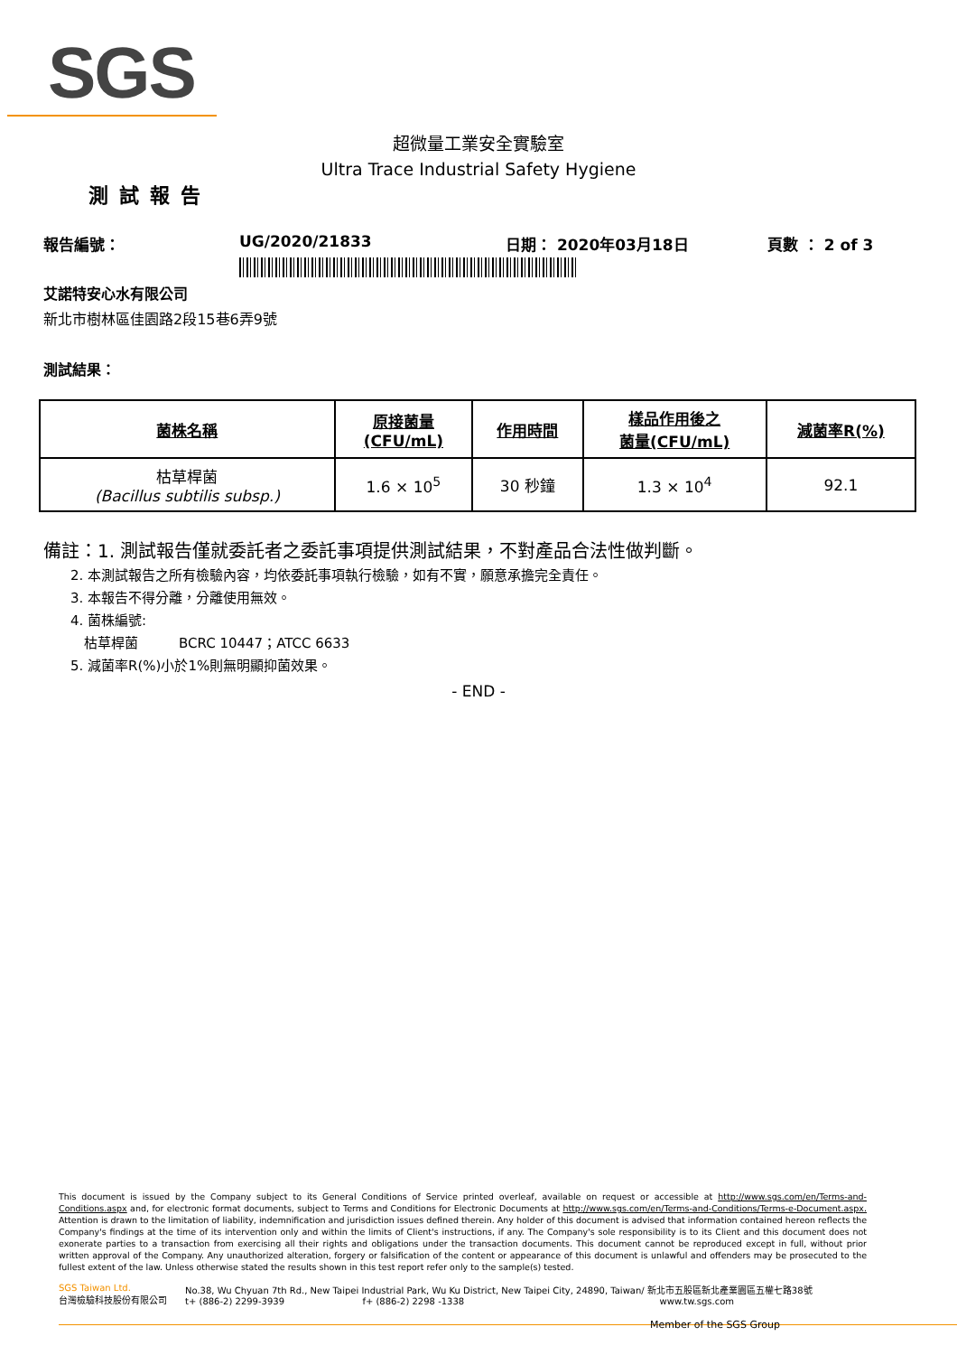SGS
超微量工業安全實驗室
Ultra Trace Industrial Safety Hygiene
測試報告
報告編號： UG/2020/21833 日期： 2020年03月18日 頁數 ： 2 of 3
艾諾特安心水有限公司
新北市樹林區佳園路2段15巷6弄9號
測試結果：
| 菌株名稱 | 原接菌量 (CFU/mL) | 作用時間 | 樣品作用後之 菌量(CFU/mL) | 減菌率R(%) |
| --- | --- | --- | --- | --- |
| 枯草桿菌 (Bacillus subtilis subsp.) | 1.6 × 10<sup>5</sup> | 30 秒鐘 | 1.3 × 10<sup>4</sup> | 92.1 |
備註：1. 測試報告僅就委託者之委託事項提供測試結果，不對產品合法性做判斷。
  2. 本測試報告之所有檢驗內容，均依委託事項執行檢驗，如有不實，願意承擔完全責任。
  3. 本報告不得分離，分離使用無效。
  4. 菌株編號:
   枯草桿菌   BCRC 10447；ATCC 6633
  5. 減菌率R(%)小於1%則無明顯抑菌效果。
- END -
This document is issued by the Company subject to its General Conditions of Service printed overleaf, available on request or accessible at http://www.sgs.com/en/Terms-and-Conditions.aspx and, for electronic format documents, subject to Terms and Conditions for Electronic Documents at http://www.sgs.com/en/Terms-and-Conditions/Terms-e-Document.aspx. Attention is drawn to the limitation of liability, indemnification and jurisdiction issues defined therein. Any holder of this document is advised that information contained hereon reflects the Company's findings at the time of its intervention only and within the limits of Client's instructions, if any. The Company's sole responsibility is to its Client and this document does not exonerate parties to a transaction from exercising all their rights and obligations under the transaction documents. This document cannot be reproduced except in full, without prior written approval of the Company. Any unauthorized alteration, forgery or falsification of the content or appearance of this document is unlawful and offenders may be prosecuted to the fullest extent of the law. Unless otherwise stated the results shown in this test report refer only to the sample(s) tested.
SGS Taiwan Ltd.
台灣檢驗科技股份有限公司 No.38, Wu Chyuan 7th Rd., New Taipei Industrial Park, Wu Ku District, New Taipei City, 24890, Taiwan/ 新北市五股區新北產業園區五權七路38號
t+ (886-2) 2299-3939          f+ (886-2) 2298 -1338                       www.tw.sgs.com
Member of the SGS Group